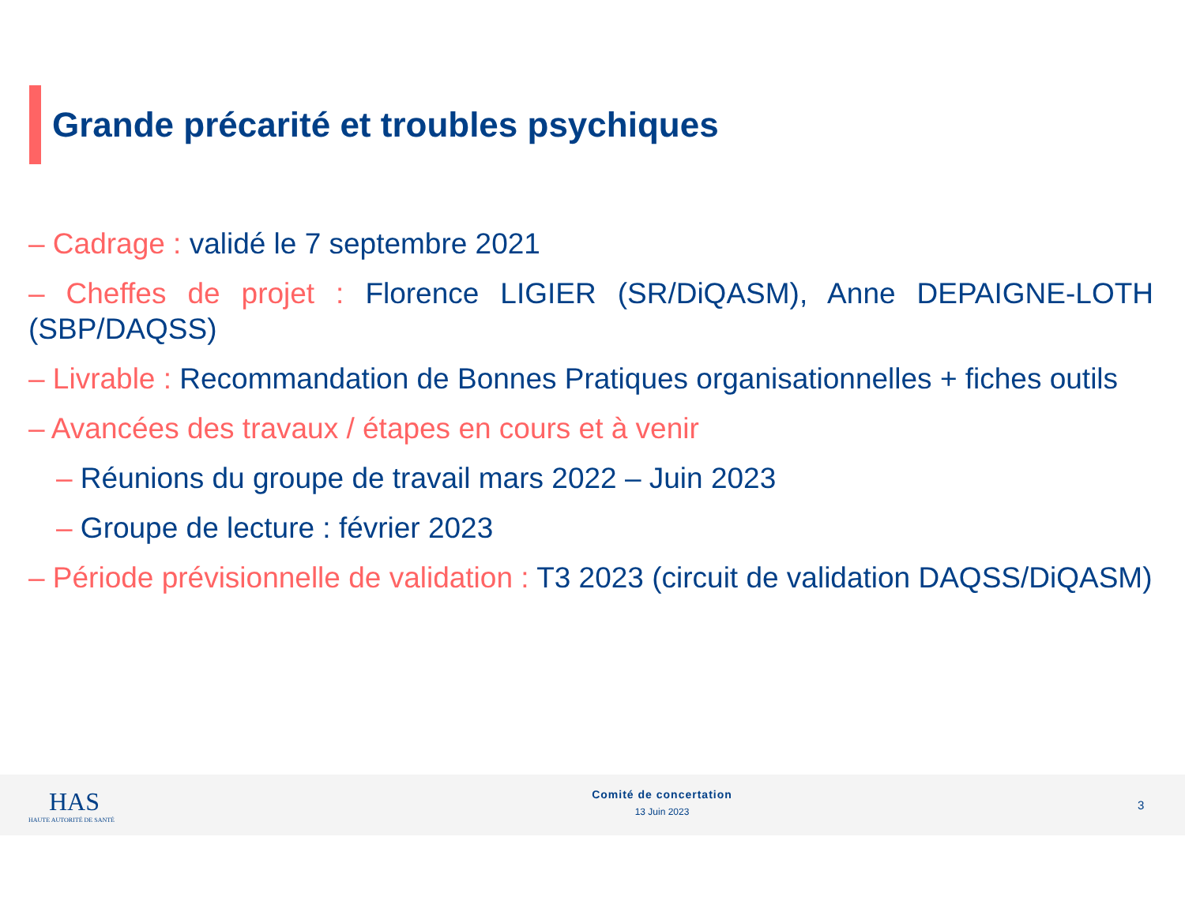Grande précarité et troubles psychiques
– Cadrage : validé le 7 septembre 2021
– Cheffes de projet : Florence LIGIER (SR/DiQASM), Anne DEPAIGNE-LOTH (SBP/DAQSS)
– Livrable : Recommandation de Bonnes Pratiques organisationnelles + fiches outils
– Avancées des travaux / étapes en cours et à venir
– Réunions du groupe de travail mars 2022 – Juin 2023
– Groupe de lecture : février 2023
– Période prévisionnelle de validation : T3 2023 (circuit de validation DAQSS/DiQASM)
HAS
HAUTE AUTORITÉ DE SANTÉ
Comité de concertation
13 Juin 2023
3